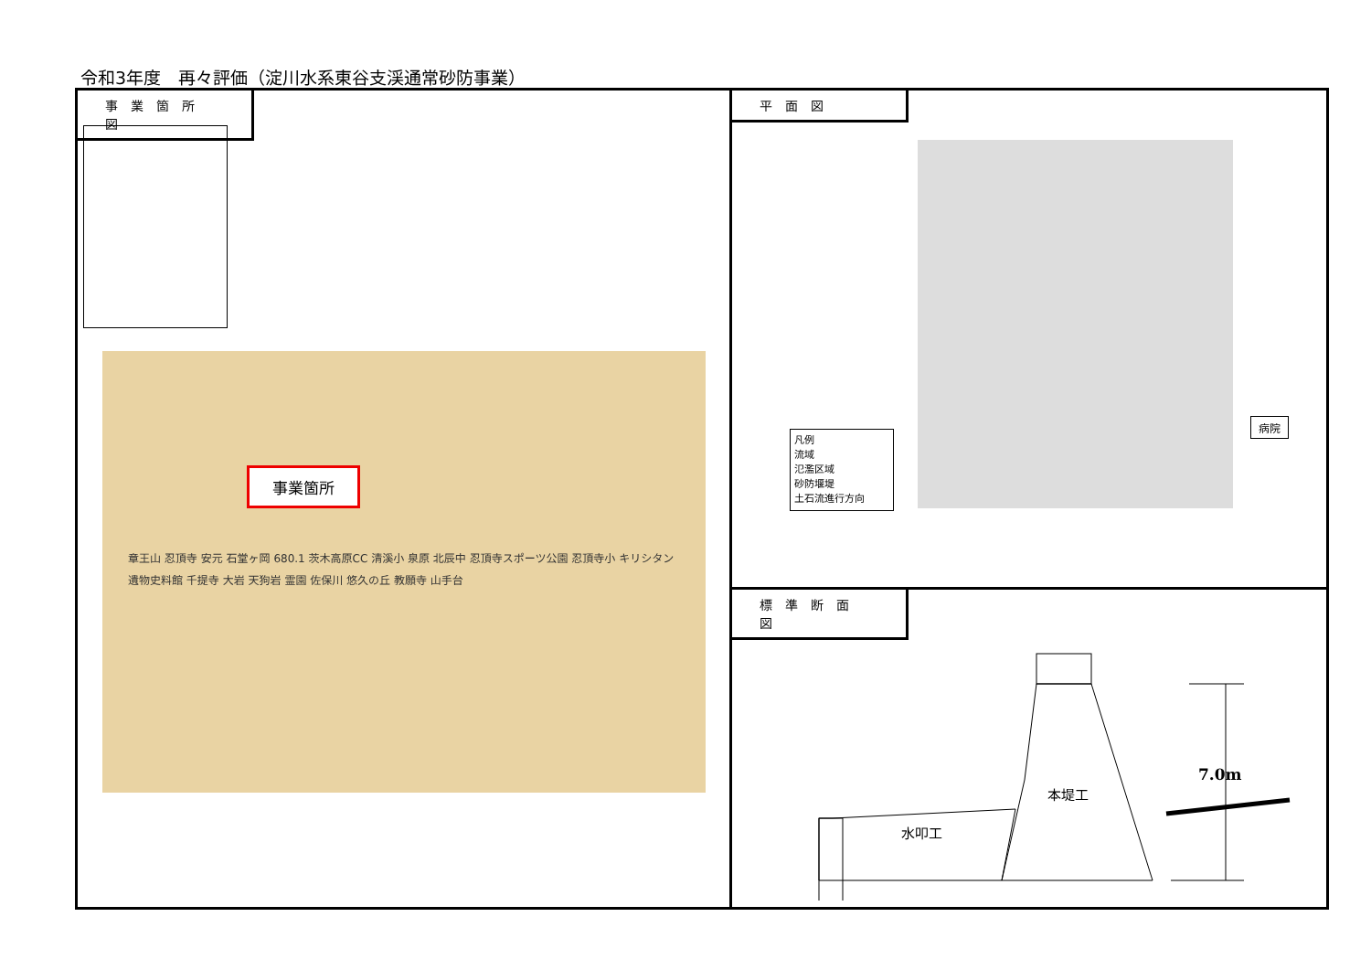令和3年度　再々評価（淀川水系東谷支渓通常砂防事業）
事業箇所図
事業箇所
章王山 忍頂寺 安元 石堂ヶ岡 680.1 茨木高原CC 清溪小 泉原 北辰中 忍頂寺スポーツ公園 忍頂寺小 キリシタン遺物史料館 千提寺 大岩 天狗岩 霊園 佐保川 悠久の丘 教願寺 山手台
平面図
凡例
流域
氾濫区域
砂防堰堤
土石流進行方向
病院
標準断面図
7.0m
本堤工
水叩工